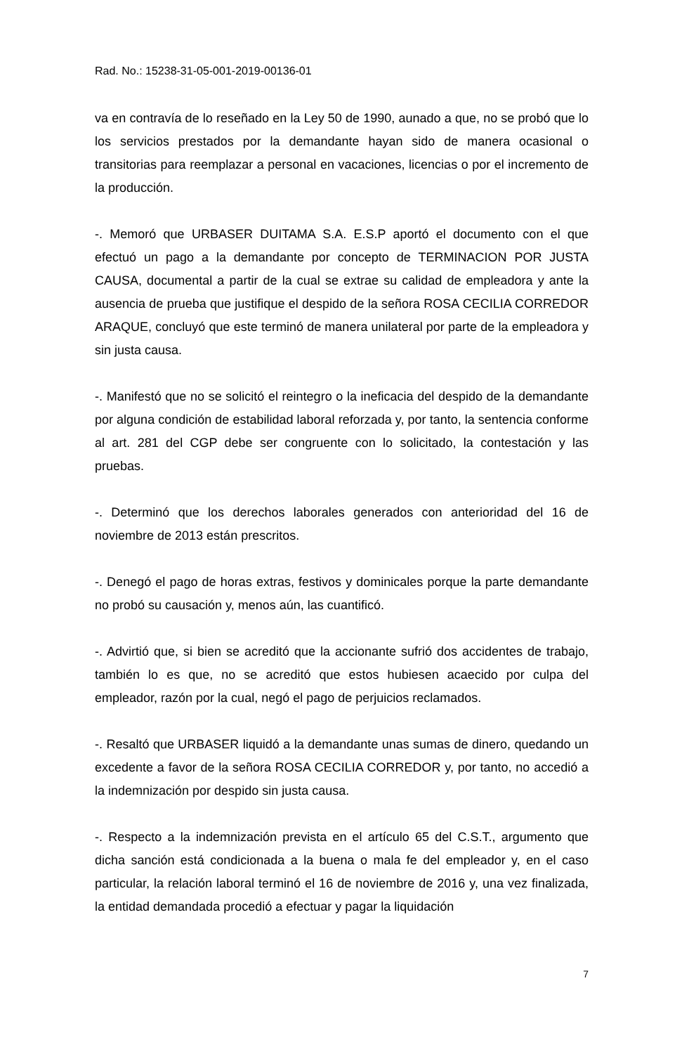Rad. No.: 15238-31-05-001-2019-00136-01
va en contravía de lo reseñado en la Ley 50 de 1990, aunado a que, no se probó que lo los servicios prestados por la demandante hayan sido de manera ocasional o transitorias para reemplazar a personal en vacaciones, licencias o por el incremento de la producción.
-. Memoró que URBASER DUITAMA S.A. E.S.P aportó el documento con el que efectuó un pago a la demandante por concepto de TERMINACION POR JUSTA CAUSA, documental a partir de la cual se extrae su calidad de empleadora y ante la ausencia de prueba que justifique el despido de la señora ROSA CECILIA CORREDOR ARAQUE, concluyó que este terminó de manera unilateral por parte de la empleadora y sin justa causa.
-. Manifestó que no se solicitó el reintegro o la ineficacia del despido de la demandante por alguna condición de estabilidad laboral reforzada y, por tanto, la sentencia conforme al art. 281 del CGP debe ser congruente con lo solicitado, la contestación y las pruebas.
-. Determinó que los derechos laborales generados con anterioridad del 16 de noviembre de 2013 están prescritos.
-. Denegó el pago de horas extras, festivos y dominicales porque la parte demandante no probó su causación y, menos aún, las cuantificó.
-. Advirtió que, si bien se acreditó que la accionante sufrió dos accidentes de trabajo, también lo es que, no se acreditó que estos hubiesen acaecido por culpa del empleador, razón por la cual, negó el pago de perjuicios reclamados.
-. Resaltó que URBASER liquidó a la demandante unas sumas de dinero, quedando un excedente a favor de la señora ROSA CECILIA CORREDOR y, por tanto, no accedió a la indemnización por despido sin justa causa.
-. Respecto a la indemnización prevista en el artículo 65 del C.S.T., argumento que dicha sanción está condicionada a la buena o mala fe del empleador y, en el caso particular, la relación laboral terminó el 16 de noviembre de 2016 y, una vez finalizada, la entidad demandada procedió a efectuar y pagar la liquidación
7